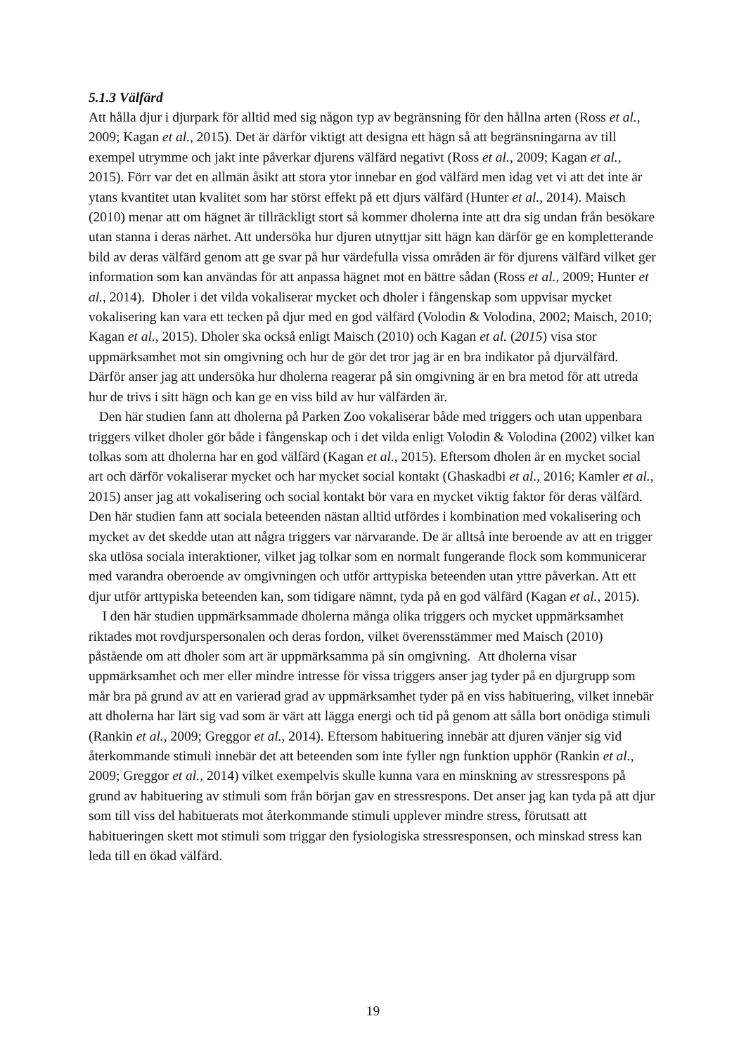5.1.3 Välfärd
Att hålla djur i djurpark för alltid med sig någon typ av begränsning för den hållna arten (Ross et al., 2009; Kagan et al., 2015). Det är därför viktigt att designa ett hägn så att begränsningarna av till exempel utrymme och jakt inte påverkar djurens välfärd negativt (Ross et al., 2009; Kagan et al., 2015). Förr var det en allmän åsikt att stora ytor innebar en god välfärd men idag vet vi att det inte är ytans kvantitet utan kvalitet som har störst effekt på ett djurs välfärd (Hunter et al., 2014). Maisch (2010) menar att om hägnet är tillräckligt stort så kommer dholerna inte att dra sig undan från besökare utan stanna i deras närhet. Att undersöka hur djuren utnyttjar sitt hägn kan därför ge en kompletterande bild av deras välfärd genom att ge svar på hur värdefulla vissa områden är för djurens välfärd vilket ger information som kan användas för att anpassa hägnet mot en bättre sådan (Ross et al., 2009; Hunter et al., 2014). Dholer i det vilda vokaliserar mycket och dholer i fångenskap som uppvisar mycket vokalisering kan vara ett tecken på djur med en god välfärd (Volodin & Volodina, 2002; Maisch, 2010; Kagan et al., 2015). Dholer ska också enligt Maisch (2010) och Kagan et al. (2015) visa stor uppmärksamhet mot sin omgivning och hur de gör det tror jag är en bra indikator på djurvälfärd. Därför anser jag att undersöka hur dholerna reagerar på sin omgivning är en bra metod för att utreda hur de trivs i sitt hägn och kan ge en viss bild av hur välfärden är.
Den här studien fann att dholerna på Parken Zoo vokaliserar både med triggers och utan uppenbara triggers vilket dholer gör både i fångenskap och i det vilda enligt Volodin & Volodina (2002) vilket kan tolkas som att dholerna har en god välfärd (Kagan et al., 2015). Eftersom dholen är en mycket social art och därför vokaliserar mycket och har mycket social kontakt (Ghaskadbi et al., 2016; Kamler et al., 2015) anser jag att vokalisering och social kontakt bör vara en mycket viktig faktor för deras välfärd. Den här studien fann att sociala beteenden nästan alltid utfördes i kombination med vokalisering och mycket av det skedde utan att några triggers var närvarande. De är alltså inte beroende av att en trigger ska utlösa sociala interaktioner, vilket jag tolkar som en normalt fungerande flock som kommunicerar med varandra oberoende av omgivningen och utför arttypiska beteenden utan yttre påverkan. Att ett djur utför arttypiska beteenden kan, som tidigare nämnt, tyda på en god välfärd (Kagan et al., 2015).
I den här studien uppmärksammade dholerna många olika triggers och mycket uppmärksamhet riktades mot rovdjurspersonalen och deras fordon, vilket överensstämmer med Maisch (2010) påstående om att dholer som art är uppmärksamma på sin omgivning. Att dholerna visar uppmärksamhet och mer eller mindre intresse för vissa triggers anser jag tyder på en djurgrupp som mår bra på grund av att en varierad grad av uppmärksamhet tyder på en viss habituering, vilket innebär att dholerna har lärt sig vad som är värt att lägga energi och tid på genom att sålla bort onödiga stimuli (Rankin et al., 2009; Greggor et al., 2014). Eftersom habituering innebär att djuren vänjer sig vid återkommande stimuli innebär det att beteenden som inte fyller ngn funktion upphör (Rankin et al., 2009; Greggor et al., 2014) vilket exempelvis skulle kunna vara en minskning av stressrespons på grund av habituering av stimuli som från början gav en stressrespons. Det anser jag kan tyda på att djur som till viss del habituerats mot återkommande stimuli upplever mindre stress, förutsatt att habitueringen skett mot stimuli som triggar den fysiologiska stressresponsen, och minskad stress kan leda till en ökad välfärd.
19